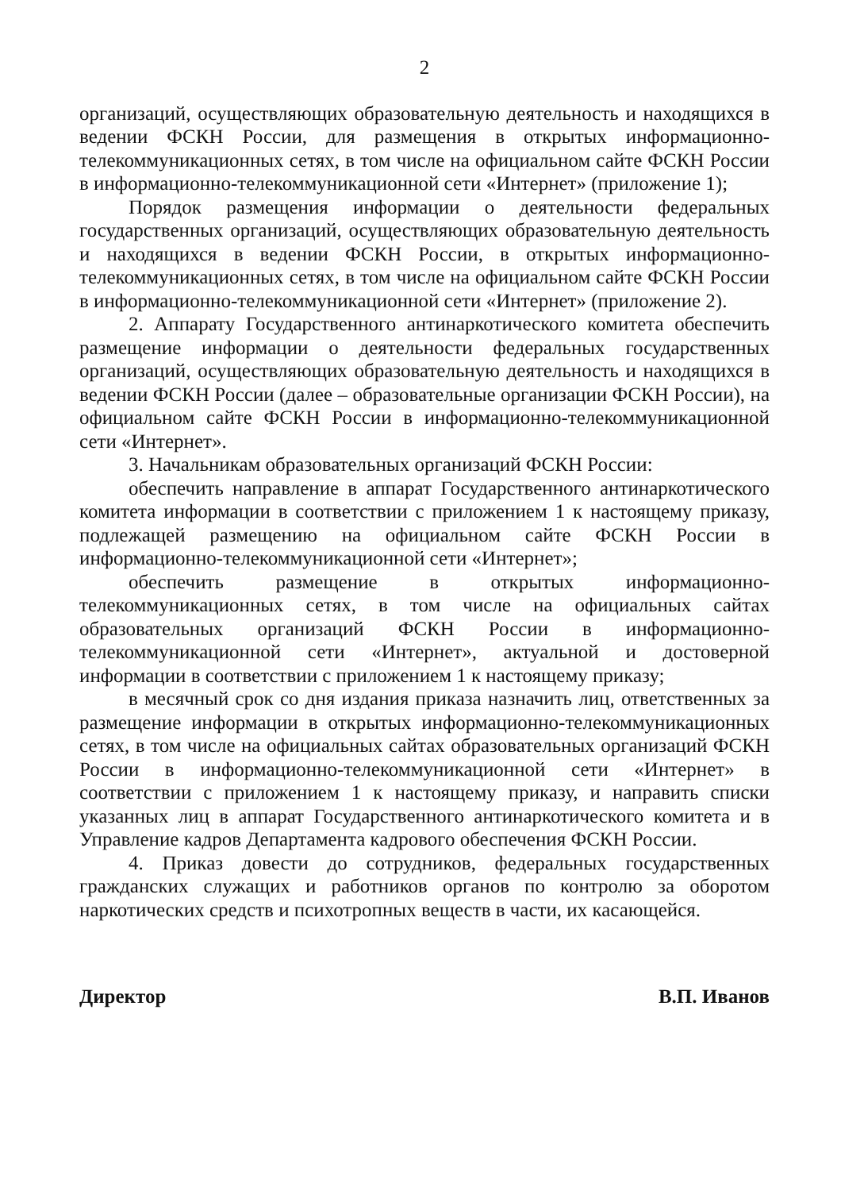2
организаций, осуществляющих образовательную деятельность и находящихся в ведении ФСКН России, для размещения в открытых информационно-телекоммуникационных сетях, в том числе на официальном сайте ФСКН России в информационно-телекоммуникационной сети «Интернет» (приложение 1);
Порядок размещения информации о деятельности федеральных государственных организаций, осуществляющих образовательную деятельность и находящихся в ведении ФСКН России, в открытых информационно-телекоммуникационных сетях, в том числе на официальном сайте ФСКН России в информационно-телекоммуникационной сети «Интернет» (приложение 2).
2. Аппарату Государственного антинаркотического комитета обеспечить размещение информации о деятельности федеральных государственных организаций, осуществляющих образовательную деятельность и находящихся в ведении ФСКН России (далее – образовательные организации ФСКН России), на официальном сайте ФСКН России в информационно-телекоммуникационной сети «Интернет».
3. Начальникам образовательных организаций ФСКН России:
обеспечить направление в аппарат Государственного антинаркотического комитета информации в соответствии с приложением 1 к настоящему приказу, подлежащей размещению на официальном сайте ФСКН России в информационно-телекоммуникационной сети «Интернет»;
обеспечить размещение в открытых информационно-телекоммуникационных сетях, в том числе на официальных сайтах образовательных организаций ФСКН России в информационно-телекоммуникационной сети «Интернет», актуальной и достоверной информации в соответствии с приложением 1 к настоящему приказу;
в месячный срок со дня издания приказа назначить лиц, ответственных за размещение информации в открытых информационно-телекоммуникационных сетях, в том числе на официальных сайтах образовательных организаций ФСКН России в информационно-телекоммуникационной сети «Интернет» в соответствии с приложением 1 к настоящему приказу, и направить списки указанных лиц в аппарат Государственного антинаркотического комитета и в Управление кадров Департамента кадрового обеспечения ФСКН России.
4. Приказ довести до сотрудников, федеральных государственных гражданских служащих и работников органов по контролю за оборотом наркотических средств и психотропных веществ в части, их касающейся.
Директор В.П. Иванов